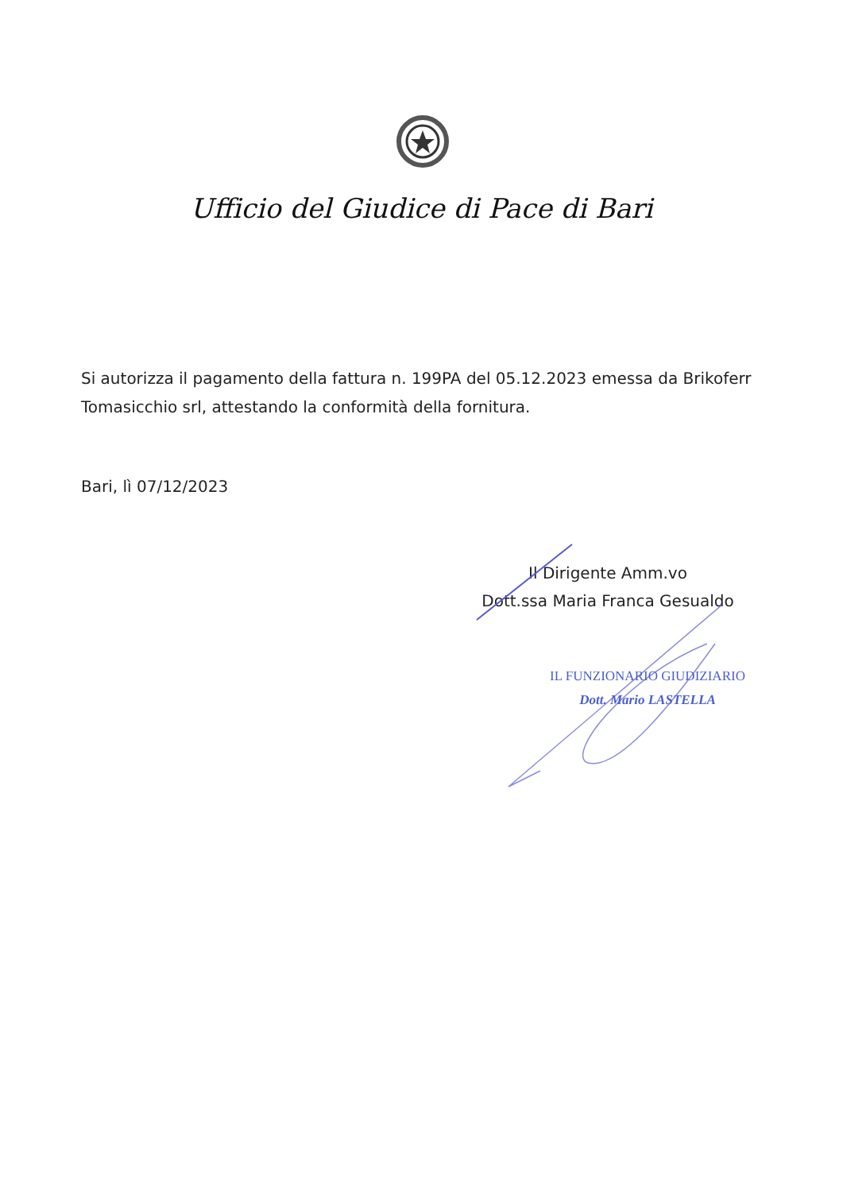Ufficio del Giudice di Pace di Bari
Si autorizza il pagamento della fattura n. 199PA del 05.12.2023 emessa da Brikoferr Tomasicchio srl, attestando la conformità della fornitura.
Bari, lì 07/12/2023
Il Dirigente Amm.vo
Dott.ssa Maria Franca Gesualdo
IL FUNZIONARIO GIUDIZIARIO
Dott. Mario LASTELLA